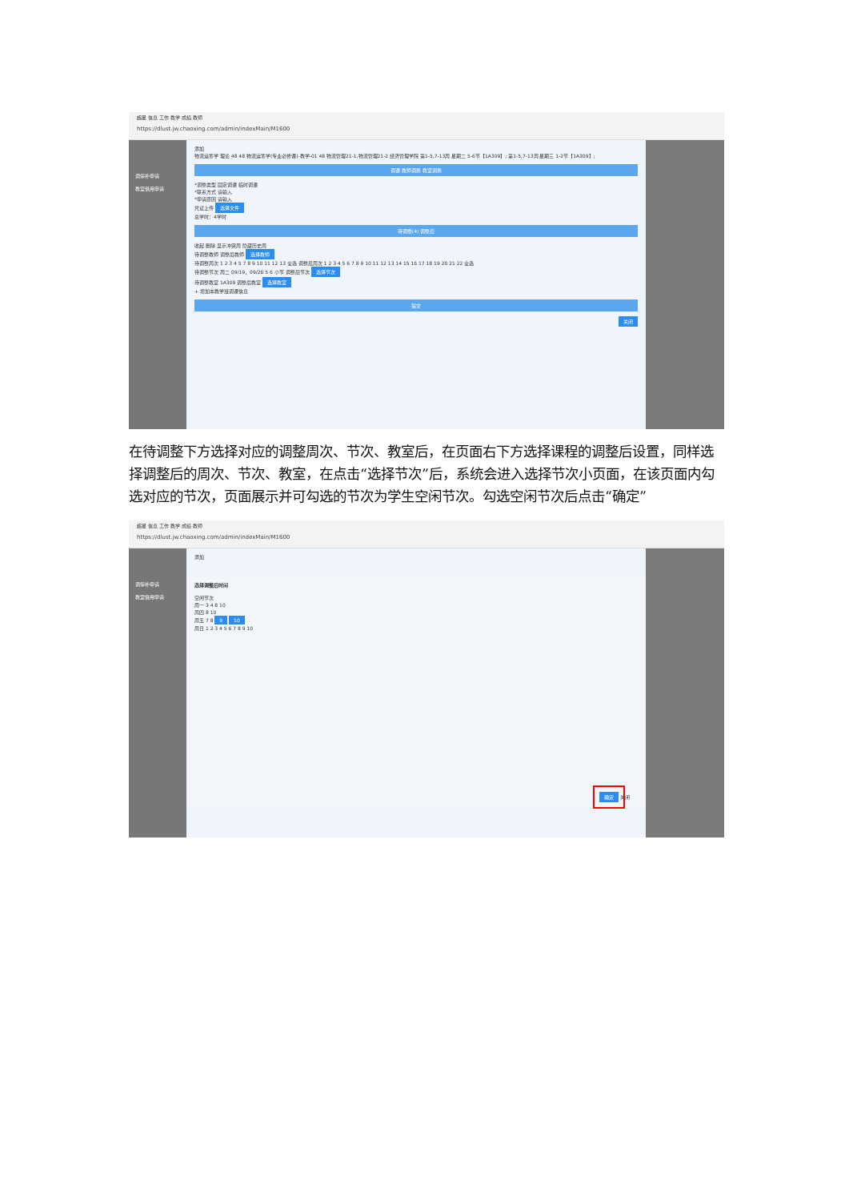超星 信息 工作 教学 成绩 教师
https://dlust.jw.chaoxing.com/admin/indexMain/M1600
调停补申请
教室借用申请
添加
物流运筹学 理论 48 48 物流运筹学(专业必修课)-教学-01 48 物流管理21-1,物流管理21-2 经济管理学院 第1-5,7-13周 星期二 5-6节【1A309】; 第1-5,7-13周 星期三 1-2节【1A309】;
调课 教师调换 教室调换
*调整类型 固定调课 临时调课
*联系方式 请输入
*申请原因 请输入
凭证上传 选择文件
总学时：4学时
待调整(4) 调整后
收起 删除 显示冲突周 隐藏历史周
待调整教师 调整后教师 选择教师
待调整周次 1 2 3 4 5 7 8 9 10 11 12 13 全选 调整后周次 1 2 3 4 5 6 7 8 9 10 11 12 13 14 15 16 17 18 19 20 21 22 全选
待调整节次 周二 09/19，09/26 5 6 小节 调整后节次 选择节次
待调整教室 1A309 调整后教室 选择教室
+ 增加本教学班调课信息
提交
关闭
在待调整下方选择对应的调整周次、节次、教室后，在页面右下方选择课程的调整后设置，同样选择调整后的周次、节次、教室，在点击“选择节次”后，系统会进入选择节次小页面，在该页面内勾选对应的节次，页面展示并可勾选的节次为学生空闲节次。勾选空闲节次后点击“确定”
超星 信息 工作 教学 成绩 教师
https://dlust.jw.chaoxing.com/admin/indexMain/M1600
调停补申请
教室借用申请
添加
选择调整后时间
空闲节次
周一 3 4 8 10
周四 8 10
周五 7 8 9 10
周日 1 2 3 4 5 6 7 8 9 10
确定 关闭